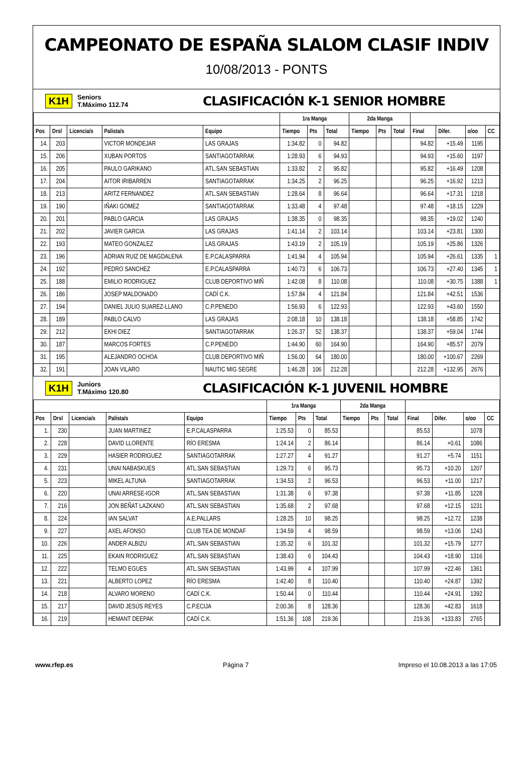CAMPEONATO DE ESPAÑA SLALOM CLASIF INDIV
10/08/2013 - PONTS
K1H Seniors
T.Máximo 112.74 CLASIFICACIÓN K-1 SENIOR HOMBRE
| | | | | | 1ra Manga | | | 2da Manga | | | | | | |
| --- | --- | --- | --- | --- | --- | --- | --- | --- | --- | --- | --- | --- | --- | --- |
| Pos | Drsl | Licencia/s | Palista/s | Equipo | Tiempo | Pts | Total | Tiempo | Pts | Total | Final | Difer. | o/oo | CC |
| 14. | 203 | | VICTOR MONDEJAR | LAS GRAJAS | 1:34.82 | 0 | 94.82 | | | | 94.82 | +15.49 | 1195 | |
| 15. | 206 | | XUBAN PORTOS | SANTIAGOTARRAK | 1:28.93 | 6 | 94.93 | | | | 94.93 | +15.60 | 1197 | |
| 16. | 205 | | PAULO GARIKANO | ATL.SAN SEBASTIAN | 1:33.82 | 2 | 95.82 | | | | 95.82 | +16.49 | 1208 | |
| 17. | 204 | | AITOR IRIBARREN | SANTIAGOTARRAK | 1:34.25 | 2 | 96.25 | | | | 96.25 | +16.92 | 1213 | |
| 18. | 213 | | ARITZ FERNANDEZ | ATL.SAN SEBASTIAN | 1:28.64 | 8 | 96.64 | | | | 96.64 | +17.31 | 1218 | |
| 19. | 190 | | IÑAKI GOMEZ | SANTIAGOTARRAK | 1:33.48 | 4 | 97.48 | | | | 97.48 | +18.15 | 1229 | |
| 20. | 201 | | PABLO GARCIA | LAS GRAJAS | 1:38.35 | 0 | 98.35 | | | | 98.35 | +19.02 | 1240 | |
| 21. | 202 | | JAVIER GARCIA | LAS GRAJAS | 1:41.14 | 2 | 103.14 | | | | 103.14 | +23.81 | 1300 | |
| 22. | 193 | | MATEO GONZALEZ | LAS GRAJAS | 1:43.19 | 2 | 105.19 | | | | 105.19 | +25.86 | 1326 | |
| 23. | 196 | | ADRIAN RUIZ DE MAGDALENA | E.P.CALASPARRA | 1:41.94 | 4 | 105.94 | | | | 105.94 | +26.61 | 1335 | 1 |
| 24. | 192 | | PEDRO SANCHEZ | E.P.CALASPARRA | 1:40.73 | 6 | 106.73 | | | | 106.73 | +27.40 | 1345 | 1 |
| 25. | 188 | | EMILIO RODRIGUEZ | CLUB DEPORTIVO MIÑ | 1:42.08 | 8 | 110.08 | | | | 110.08 | +30.75 | 1388 | 1 |
| 26. | 186 | | JOSEP MALDONADO | CADÍ C.K. | 1:57.84 | 4 | 121.84 | | | | 121.84 | +42.51 | 1536 | |
| 27. | 194 | | DANIEL JULIO SUAREZ-LLANO | C.P.PENEDO | 1:56.93 | 6 | 122.93 | | | | 122.93 | +43.60 | 1550 | |
| 28. | 189 | | PABLO CALVO | LAS GRAJAS | 2:08.18 | 10 | 138.18 | | | | 138.18 | +58.85 | 1742 | |
| 29. | 212 | | EKHI DIEZ | SANTIAGOTARRAK | 1:26.37 | 52 | 138.37 | | | | 138.37 | +59.04 | 1744 | |
| 30. | 187 | | MARCOS FORTES | C.P.PENEDO | 1:44.90 | 60 | 164.90 | | | | 164.90 | +85.57 | 2079 | |
| 31. | 195 | | ALEJANDRO OCHOA | CLUB DEPORTIVO MIÑ | 1:56.00 | 64 | 180.00 | | | | 180.00 | +100.67 | 2269 | |
| 32. | 191 | | JOAN VILARO | NAUTIC MIG SEGRE | 1:46.28 | 106 | 212.28 | | | | 212.28 | +132.95 | 2676 | |
K1H Juniors
T.Máximo 120.80 CLASIFICACIÓN K-1 JUVENIL HOMBRE
| | | | | | 1ra Manga | | | 2da Manga | | | | | | |
| --- | --- | --- | --- | --- | --- | --- | --- | --- | --- | --- | --- | --- | --- | --- |
| Pos | Drsl | Licencia/s | Palista/s | Equipo | Tiempo | Pts | Total | Tiempo | Pts | Total | Final | Difer. | o/oo | CC |
| 1. | 230 | | JUAN MARTINEZ | E.P.CALASPARRA | 1:25.53 | 0 | 85.53 | | | | 85.53 | | 1078 | |
| 2. | 228 | | DAVID LLORENTE | RÍO ERESMA | 1:24.14 | 2 | 86.14 | | | | 86.14 | +0.61 | 1086 | |
| 3. | 229 | | HASIER RODRIGUEZ | SANTIAGOTARRAK | 1:27.27 | 4 | 91.27 | | | | 91.27 | +5.74 | 1151 | |
| 4. | 231 | | UNAI NABASKUES | ATL.SAN SEBASTIAN | 1:29.73 | 6 | 95.73 | | | | 95.73 | +10.20 | 1207 | |
| 5. | 223 | | MIKEL ALTUNA | SANTIAGOTARRAK | 1:34.53 | 2 | 96.53 | | | | 96.53 | +11.00 | 1217 | |
| 6. | 220 | | UNAI ARRESE-IGOR | ATL.SAN SEBASTIAN | 1:31.38 | 6 | 97.38 | | | | 97.38 | +11.85 | 1228 | |
| 7. | 216 | | JON BEÑAT LAZKANO | ATL.SAN SEBASTIAN | 1:35.68 | 2 | 97.68 | | | | 97.68 | +12.15 | 1231 | |
| 8. | 224 | | IAN SALVAT | A.E.PALLARS | 1:28.25 | 10 | 98.25 | | | | 98.25 | +12.72 | 1238 | |
| 9. | 227 | | AXEL AFONSO | CLUB TEA DE MONDAF | 1:34.59 | 4 | 98.59 | | | | 98.59 | +13.06 | 1243 | |
| 10. | 226 | | ANDER ALBIZU | ATL.SAN SEBASTIAN | 1:35.32 | 6 | 101.32 | | | | 101.32 | +15.79 | 1277 | |
| 11. | 225 | | EKAIN RODRIGUEZ | ATL.SAN SEBASTIAN | 1:38.43 | 6 | 104.43 | | | | 104.43 | +18.90 | 1316 | |
| 12. | 222 | | TELMO EGUES | ATL.SAN SEBASTIAN | 1:43.99 | 4 | 107.99 | | | | 107.99 | +22.46 | 1361 | |
| 13. | 221 | | ALBERTO LOPEZ | RÍO ERESMA | 1:42.40 | 8 | 110.40 | | | | 110.40 | +24.87 | 1392 | |
| 14. | 218 | | ALVARO MORENO | CADÍ C.K. | 1:50.44 | 0 | 110.44 | | | | 110.44 | +24.91 | 1392 | |
| 15. | 217 | | DAVID JESÚS REYES | C.P.ECIJA | 2:00.36 | 8 | 128.36 | | | | 128.36 | +42.83 | 1618 | |
| 16. | 219 | | HEMANT DEEPAK | CADÍ C.K. | 1:51.36 | 108 | 219.36 | | | | 219.36 | +133.83 | 2765 | |
www.rfep.es Página 7 Impreso el 10.08.2013 a las 17:05